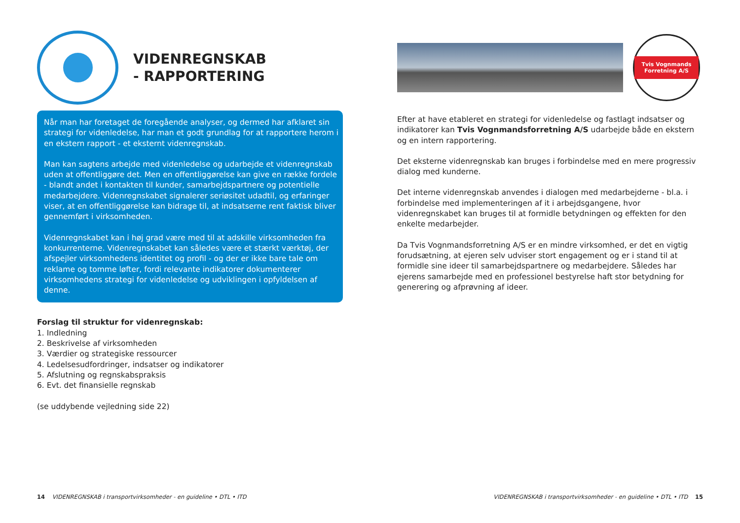VIDENREGNSKAB
- RAPPORTERING
Når man har foretaget de foregående analyser, og dermed har afklaret sin strategi for videnledelse, har man et godt grundlag for at rapportere herom i en ekstern rapport - et eksternt videnregnskab.
Man kan sagtens arbejde med videnledelse og udarbejde et videnregnskab uden at offentliggøre det. Men en offentliggørelse kan give en række fordele - blandt andet i kontakten til kunder, samarbejdspartnere og potentielle medarbejdere. Videnregnskabet signalerer seriøsitet udadtil, og erfaringer viser, at en offentliggørelse kan bidrage til, at indsatserne rent faktisk bliver gennemført i virksomheden.
Videnregnskabet kan i høj grad være med til at adskille virksomheden fra konkurrenterne. Videnregnskabet kan således være et stærkt værktøj, der afspejler virksomhedens identitet og profil - og der er ikke bare tale om reklame og tomme løfter, fordi relevante indikatorer dokumenterer virksomhedens strategi for videnledelse og udviklingen i opfyldelsen af denne.
Forslag til struktur for videnregnskab:
1. Indledning
2. Beskrivelse af virksomheden
3. Værdier og strategiske ressourcer
4. Ledelsesudfordringer, indsatser og indikatorer
5. Afslutning og regnskabspraksis
6. Evt. det finansielle regnskab
(se uddybende vejledning side 22)
14 VIDENREGNSKAB i transportvirksomheder - en guideline • DTL • ITD
Tvis Vognmands Forretning A/S
Efter at have etableret en strategi for videnledelse og fastlagt indsatser og indikatorer kan Tvis Vognmandsforretning A/S udarbejde både en ekstern og en intern rapportering.
Det eksterne videnregnskab kan bruges i forbindelse med en mere progressiv dialog med kunderne.
Det interne videnregnskab anvendes i dialogen med medarbejderne - bl.a. i forbindelse med implementeringen af it i arbejdsgangene, hvor videnregnskabet kan bruges til at formidle betydningen og effekten for den enkelte medarbejder.
Da Tvis Vognmandsforretning A/S er en mindre virksomhed, er det en vigtig forudsætning, at ejeren selv udviser stort engagement og er i stand til at formidle sine ideer til samarbejdspartnere og medarbejdere. Således har ejerens samarbejde med en professionel bestyrelse haft stor betydning for generering og afprøvning af ideer.
VIDENREGNSKAB i transportvirksomheder - en guideline • DTL • ITD 15